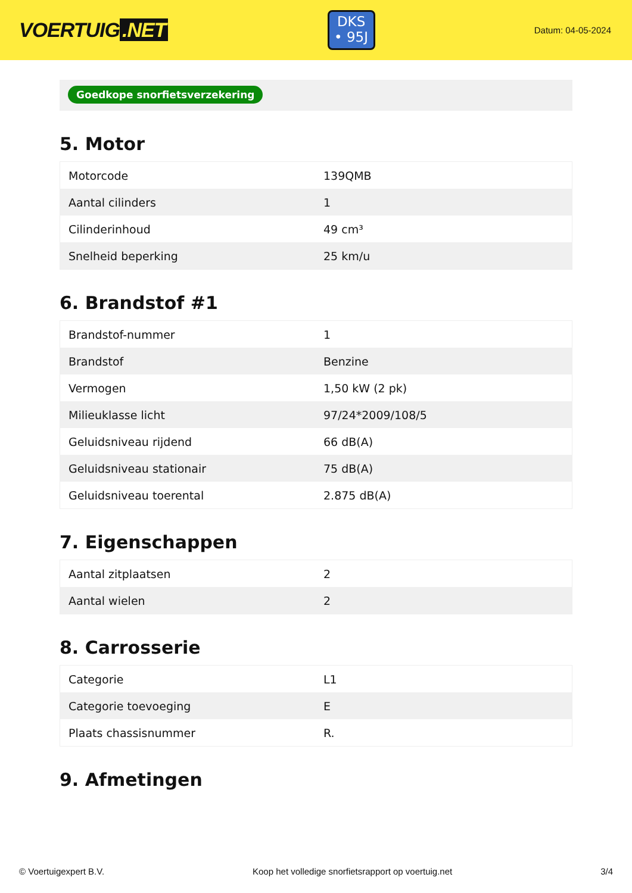VOERTUIG.NET
DKS
• 95J
Datum: 04-05-2024
Goedkope snorfietsverzekering
5. Motor
| Motorcode | 139QMB |
| Aantal cilinders | 1 |
| Cilinderinhoud | 49 cm³ |
| Snelheid beperking | 25 km/u |
6. Brandstof #1
| Brandstof-nummer | 1 |
| Brandstof | Benzine |
| Vermogen | 1,50 kW (2 pk) |
| Milieuklasse licht | 97/24*2009/108/5 |
| Geluidsniveau rijdend | 66 dB(A) |
| Geluidsniveau stationair | 75 dB(A) |
| Geluidsniveau toerental | 2.875 dB(A) |
7. Eigenschappen
| Aantal zitplaatsen | 2 |
| Aantal wielen | 2 |
8. Carrosserie
| Categorie | L1 |
| Categorie toevoeging | E |
| Plaats chassisnummer | R. |
9. Afmetingen
© Voertuigexpert B.V. Koop het volledige snorfietsrapport op voertuig.net 3/4